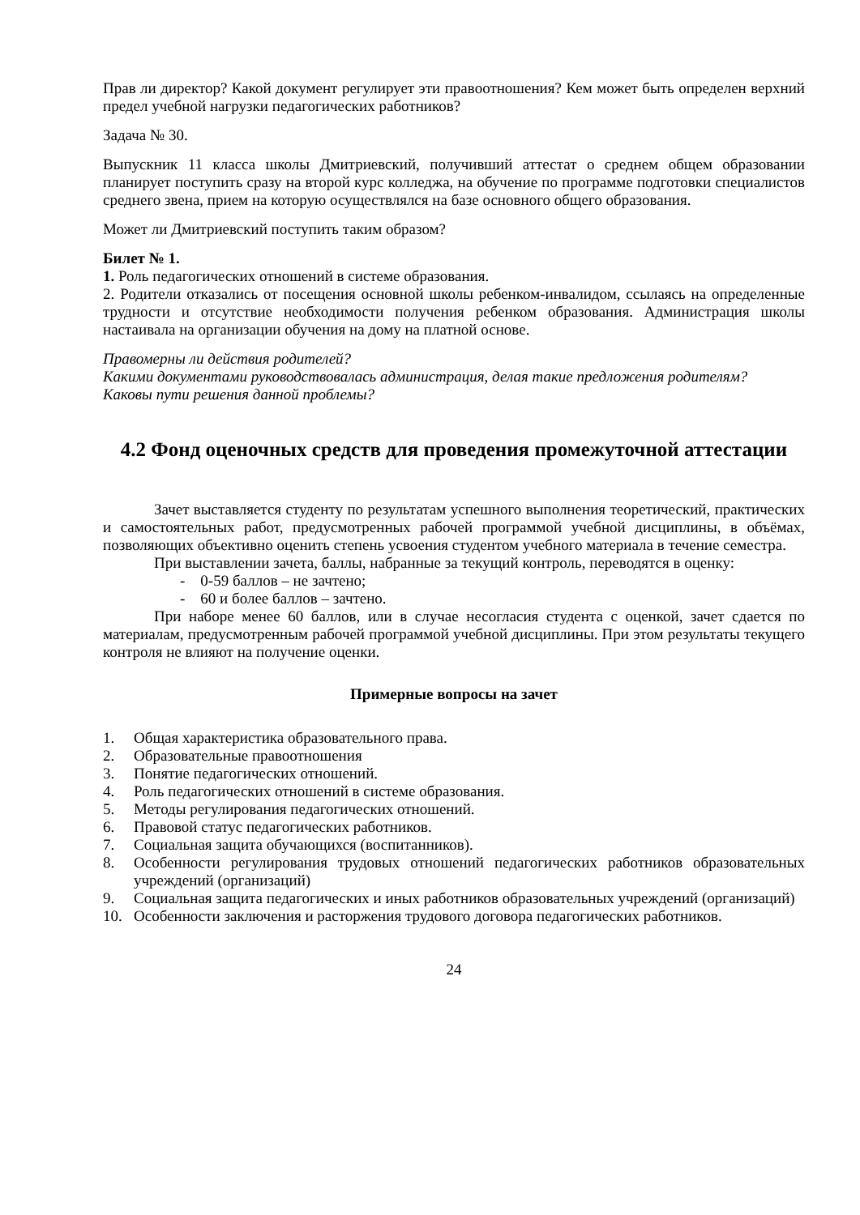Прав ли директор? Какой документ регулирует эти правоотношения? Кем может быть определен верхний предел учебной нагрузки педагогических работников?
Задача № 30.
Выпускник 11 класса школы Дмитриевский, получивший аттестат о среднем общем образовании планирует поступить сразу на второй курс колледжа, на обучение по программе подготовки специалистов среднего звена, прием на которую осуществлялся на базе основного общего образования.
Может ли Дмитриевский поступить таким образом?
Билет № 1.
1. Роль педагогических отношений в системе образования.
2. Родители отказались от посещения основной школы ребенком-инвалидом, ссылаясь на определенные трудности и отсутствие необходимости получения ребенком образования. Администрация школы настаивала на организации обучения на дому на платной основе.
Правомерны ли действия родителей?
Какими документами руководствовалась администрация, делая такие предложения родителям?
Каковы пути решения данной проблемы?
4.2 Фонд оценочных средств для проведения промежуточной аттестации
Зачет выставляется студенту по результатам успешного выполнения теоретический, практических и самостоятельных работ, предусмотренных рабочей программой учебной дисциплины, в объёмах, позволяющих объективно оценить степень усвоения студентом учебного материала в течение семестра.
При выставлении зачета, баллы, набранные за текущий контроль, переводятся в оценку:
- 0-59 баллов – не зачтено;
- 60 и более баллов – зачтено.
При наборе менее 60 баллов, или в случае несогласия студента с оценкой, зачет сдается по материалам, предусмотренным рабочей программой учебной дисциплины. При этом результаты текущего контроля не влияют на получение оценки.
Примерные вопросы на зачет
1. Общая характеристика образовательного права.
2. Образовательные правоотношения
3. Понятие педагогических отношений.
4. Роль педагогических отношений в системе образования.
5. Методы регулирования педагогических отношений.
6. Правовой статус педагогических работников.
7. Социальная защита обучающихся (воспитанников).
8. Особенности регулирования трудовых отношений педагогических работников образовательных учреждений (организаций)
9. Социальная защита педагогических и иных работников образовательных учреждений (организаций)
10. Особенности заключения и расторжения трудового договора педагогических работников.
24